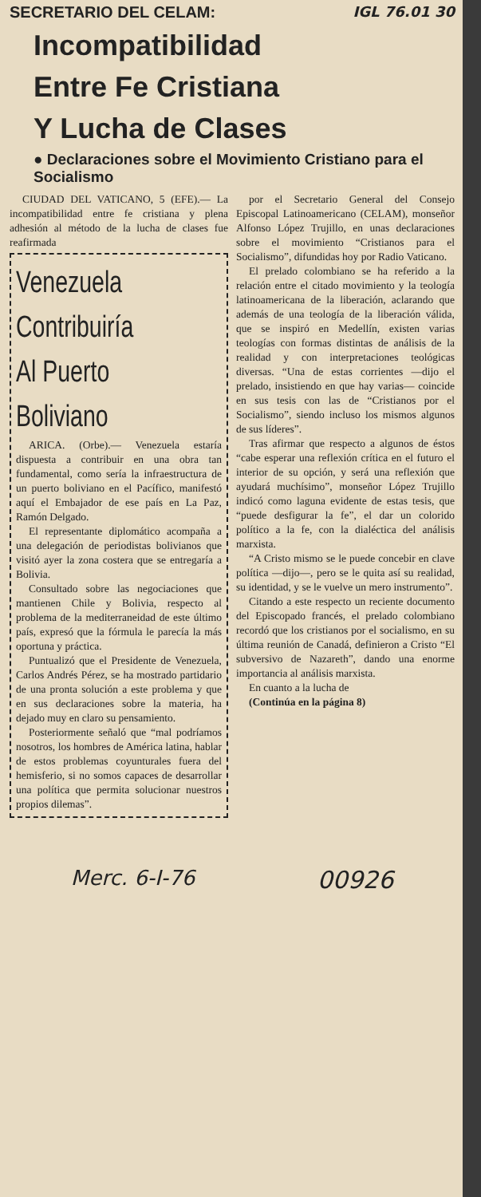SECRETARIO DEL CELAM: IGL 76.01 30
Incompatibilidad
Entre Fe Cristiana
Y Lucha de Clases
● Declaraciones sobre el Movimiento Cristiano para el Socialismo
CIUDAD DEL VATICANO, 5 (EFE).— La incompatibilidad entre fe cristiana y plena adhesión al método de la lucha de clases fue reafirmada
Venezuela
Contribuiría
Al Puerto
Boliviano
ARICA. (Orbe).— Venezuela estaría dispuesta a contribuir en una obra tan fundamental, como sería la infraestructura de un puerto boliviano en el Pacífico, manifestó aquí el Embajador de ese país en La Paz, Ramón Delgado.
El representante diplomático acompaña a una delegación de periodistas bolivianos que visitó ayer la zona costera que se entregaría a Bolivia.
Consultado sobre las negociaciones que mantienen Chile y Bolivia, respecto al problema de la mediterraneidad de este último país, expresó que la fórmula le parecía la más oportuna y práctica.
Puntualizó que el Presidente de Venezuela, Carlos Andrés Pérez, se ha mostrado partidario de una pronta solución a este problema y que en sus declaraciones sobre la materia, ha dejado muy en claro su pensamiento.
Posteriormente señaló que “mal podríamos nosotros, los hombres de América latina, hablar de estos problemas coyunturales fuera del hemisferio, si no somos capaces de desarrollar una política que permita solucionar nuestros propios dilemas”.
por el Secretario General del Consejo Episcopal Latinoamericano (CELAM), monseñor Alfonso López Trujillo, en unas declaraciones sobre el movimiento “Cristianos para el Socialismo”, difundidas hoy por Radio Vaticano.
El prelado colombiano se ha referido a la relación entre el citado movimiento y la teología latinoamericana de la liberación, aclarando que además de una teología de la liberación válida, que se inspiró en Medellín, existen varias teologías con formas distintas de análisis de la realidad y con interpretaciones teológicas diversas. “Una de estas corrientes —dijo el prelado, insistiendo en que hay varias— coincide en sus tesis con las de “Cristianos por el Socialismo”, siendo incluso los mismos algunos de sus líderes”.
Tras afirmar que respecto a algunos de éstos “cabe esperar una reflexión crítica en el futuro el interior de su opción, y será una reflexión que ayudará muchísimo”, monseñor López Trujillo indicó como laguna evidente de estas tesis, que “puede desfigurar la fe”, el dar un colorido político a la fe, con la dialéctica del análisis marxista.
“A Cristo mismo se le puede concebir en clave política —dijo—, pero se le quita así su realidad, su identidad, y se le vuelve un mero instrumento”.
Citando a este respecto un reciente documento del Episcopado francés, el prelado colombiano recordó que los cristianos por el socialismo, en su última reunión de Canadá, definieron a Cristo “El subversivo de Nazareth”, dando una enorme importancia al análisis marxista.
En cuanto a la lucha de
(Continúa en la página 8)
Merc. 6-I-76 00926